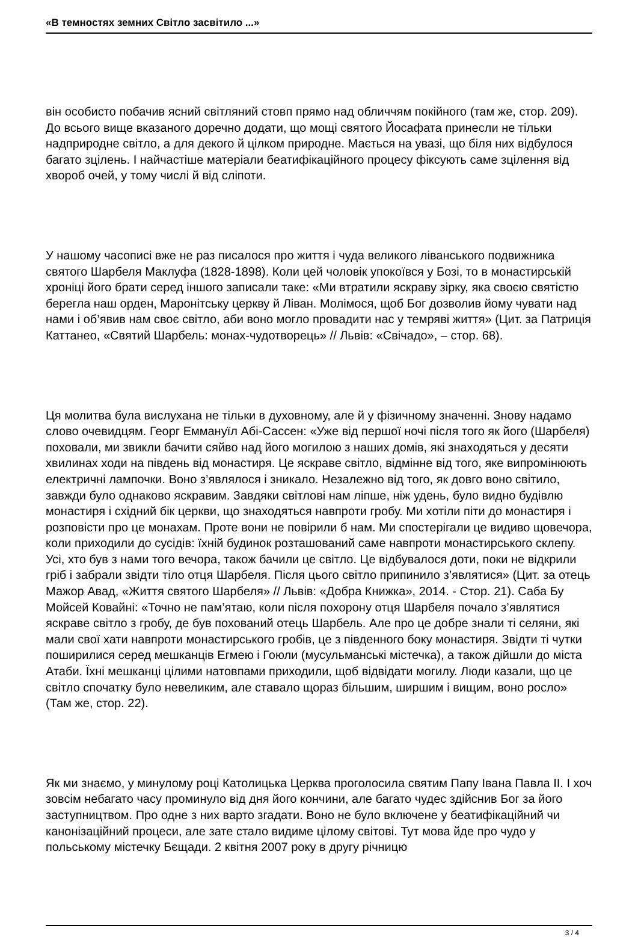«В темностях земних Світло засвітило ...»
він особисто побачив ясний світляний стовп прямо над обличчям покійного (там же, стор. 209). До всього вище вказаного доречно додати, що мощі святого Йосафата принесли не тільки надприродне світло, а для декого й цілком природне. Мається на увазі, що біля них відбулося багато зцілень. І найчастіше матеріали беатифікаційного процесу фіксують саме зцілення від хвороб очей, у тому числі й від сліпоти.
У нашому часописі вже не раз писалося про життя і чуда великого ліванського подвижника святого Шарбеля Маклуфа (1828-1898). Коли цей чоловік упокоївся у Бозі, то в монастирській хроніці його брати серед іншого записали таке: «Ми втратили яскраву зірку, яка своєю святістю берегла наш орден, Маронітську церкву й Ліван. Молімося, щоб Бог дозволив йому чувати над нами і об’явив нам своє світло, аби воно могло провадити нас у темряві життя» (Цит. за Патриція Каттанео, «Святий Шарбель: монах-чудотворець» // Львів: «Свічадо», – стор. 68).
Ця молитва була вислухана не тільки в духовному, але й у фізичному значенні. Знову надамо слово очевидцям. Георг Еммануїл Абі-Сассен: «Уже від першої ночі після того як його (Шарбеля) поховали, ми звикли бачити сяйво над його могилою з наших домів, які знаходяться у десяти хвилинах ходи на південь від монастиря. Це яскраве світло, відмінне від того, яке випромінюють електричні лампочки. Воно з’являлося і зникало. Незалежно від того, як довго воно світило, завжди було однаково яскравим. Завдяки світлові нам ліпше, ніж удень, було видно будівлю монастиря і східний бік церкви, що знаходяться навпроти гробу. Ми хотіли піти до монастиря і розповісти про це монахам. Проте вони не повірили б нам. Ми спостерігали це видиво щовечора, коли приходили до сусідів: їхній будинок розташований саме навпроти монастирського склепу. Усі, хто був з нами того вечора, також бачили це світло. Це відбувалося доти, поки не відкрили гріб і забрали звідти тіло отця Шарбеля. Після цього світло припинило з’являтися» (Цит. за отець Мажор Авад, «Життя святого Шарбеля» // Львів: «Добра Книжка», 2014. - Стор. 21). Саба Бу Мойсей Ковайні: «Точно не пам’ятаю, коли після похорону отця Шарбеля почало з’являтися яскраве світло з гробу, де був похований отець Шарбель. Але про це добре знали ті селяни, які мали свої хати навпроти монастирського гробів, це з південного боку монастиря. Звідти ті чутки поширилися серед мешканців Егмею і Гоюли (мусульманські містечка), а також дійшли до міста Атаби. Їхні мешканці цілими натовпами приходили, щоб відвідати могилу. Люди казали, що це світло спочатку було невеликим, але ставало щораз більшим, ширшим і вищим, воно росло» (Там же, стор. 22).
Як ми знаємо, у минулому році Католицька Церква проголосила святим Папу Івана Павла ІІ. І хоч зовсім небагато часу проминуло від дня його кончини, але багато чудес здійснив Бог за його заступництвом. Про одне з них варто згадати. Воно не було включене у беатифікаційний чи канонізаційний процеси, але зате стало видиме цілому світові. Тут мова йде про чудо у польському містечку Бєщади. 2 квітня 2007 року в другу річницю
3 / 4